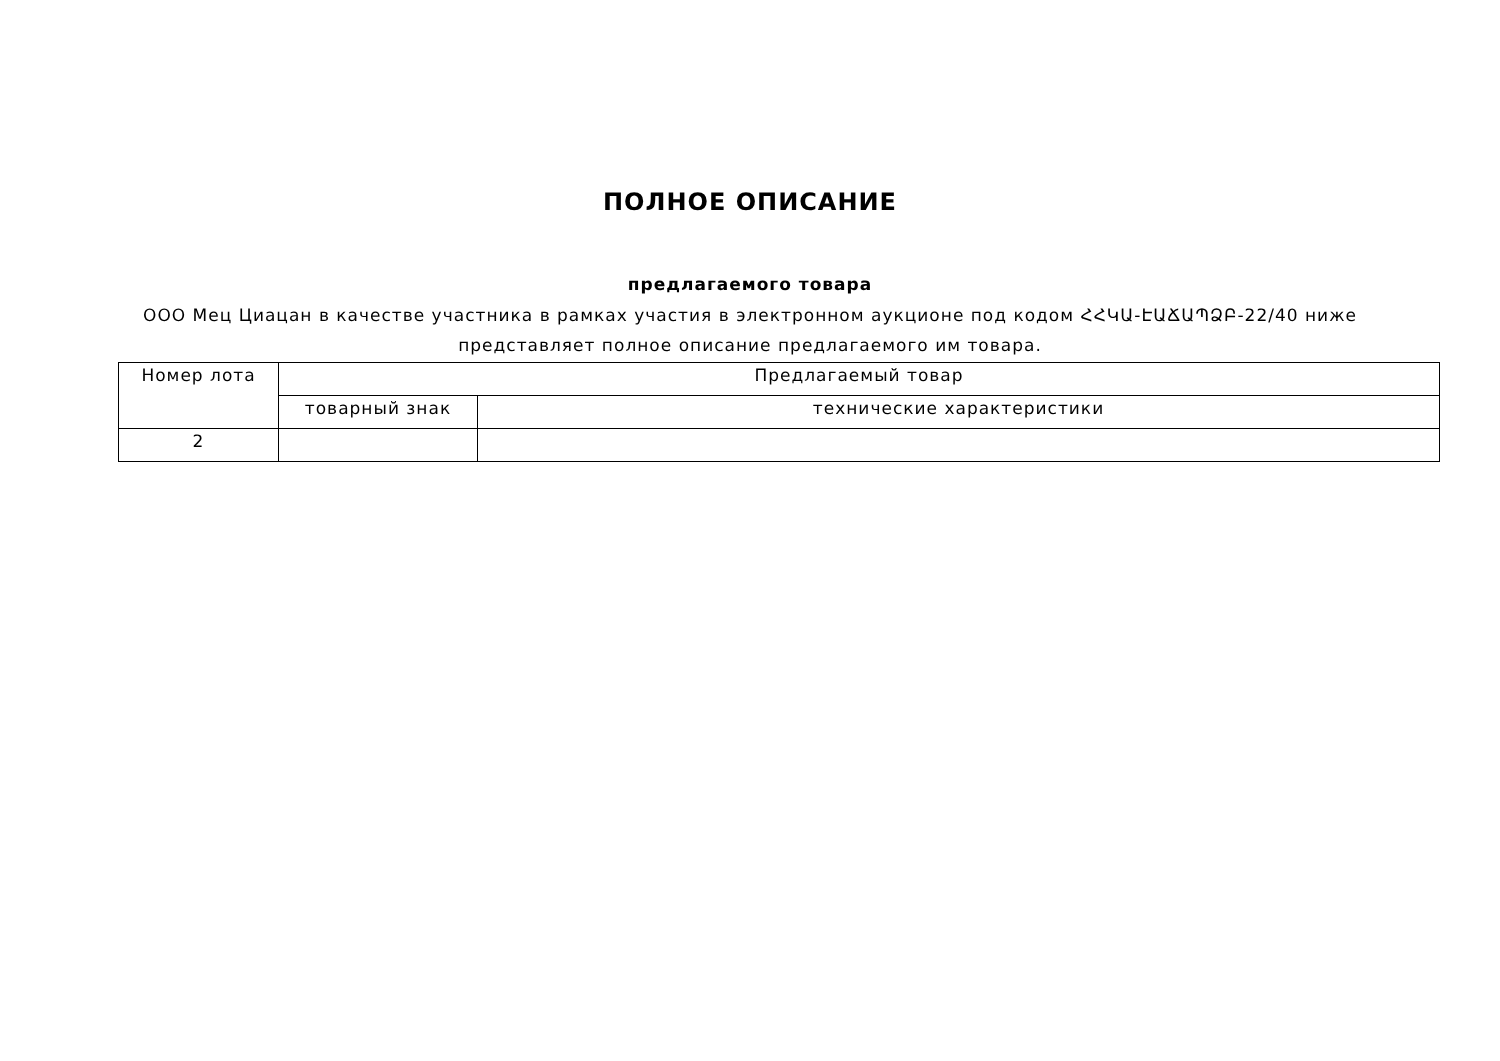ПОЛНОЕ ОПИСАНИЕ
предлагаемого товара
ООО Мец Циацан в качестве участника в рамках участия в электронном аукционе под кодом ՀՀԿԱ-ԷԱՃԱՊՁԲ-22/40 ниже представляет полное описание предлагаемого им товара.
| Номер лота | Предлагаемый товар | |
| --- | --- | --- |
| | товарный знак | технические характеристики |
| 2 | | |